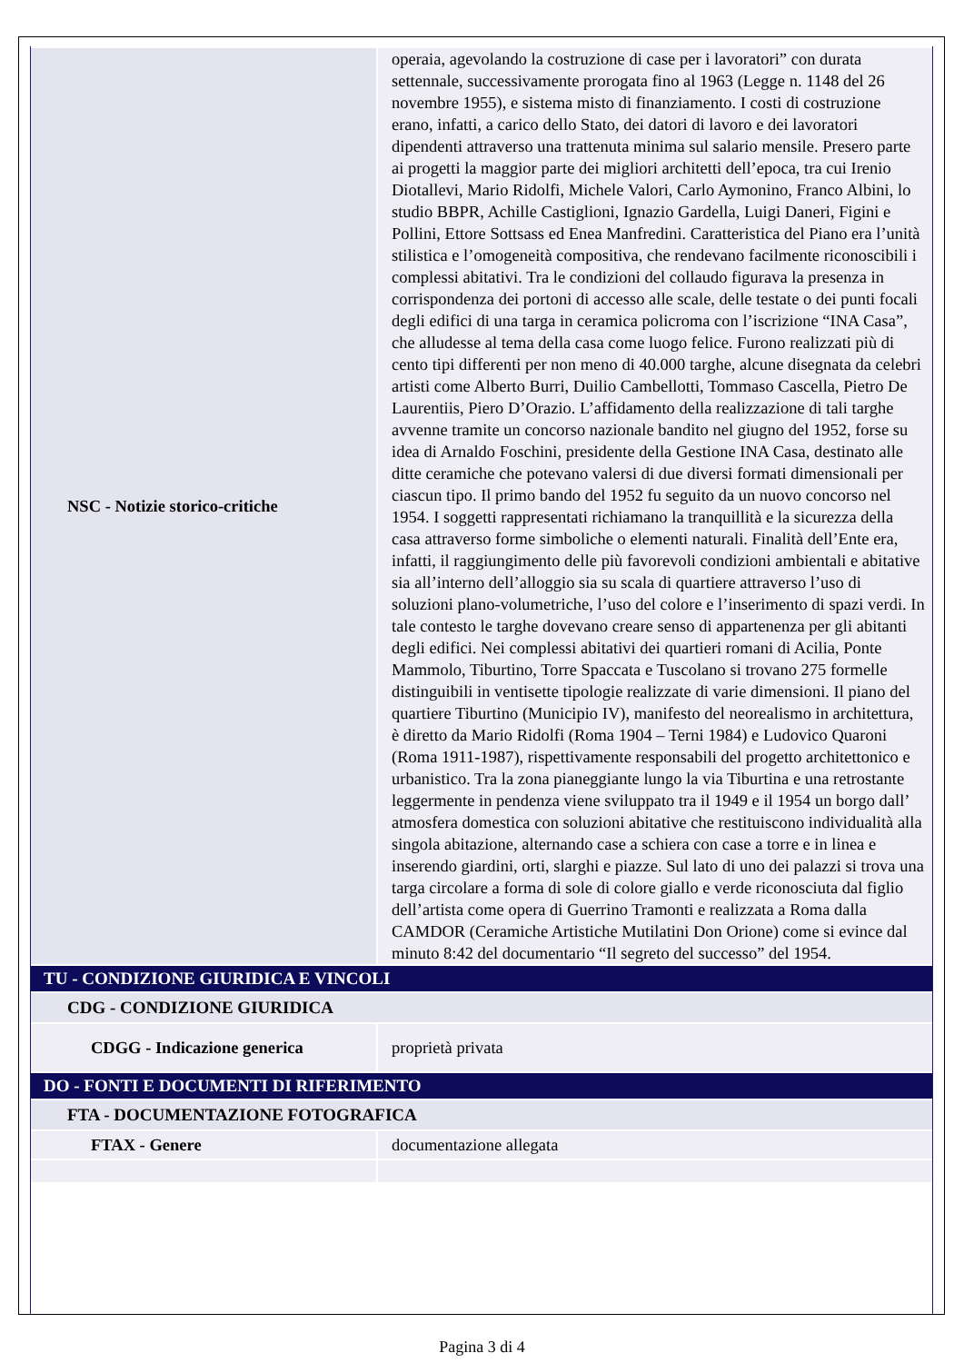| NSC - Notizie storico-critiche | operaia, agevolando la costruzione di case per i lavoratori” con durata settennale, successivamente prorogata fino al 1963 (Legge n. 1148 del 26 novembre 1955), e sistema misto di finanziamento. I costi di costruzione erano, infatti, a carico dello Stato, dei datori di lavoro e dei lavoratori dipendenti attraverso una trattenuta minima sul salario mensile. Presero parte ai progetti la maggior parte dei migliori architetti dell’epoca, tra cui Irenio Diotallevi, Mario Ridolfi, Michele Valori, Carlo Aymonino, Franco Albini, lo studio BBPR, Achille Castiglioni, Ignazio Gardella, Luigi Daneri, Figini e Pollini, Ettore Sottsass ed Enea Manfredini. Caratteristica del Piano era l’unità stilistica e l’omogeneità compositiva, che rendevano facilmente riconoscibili i complessi abitativi. Tra le condizioni del collaudo figurava la presenza in corrispondenza dei portoni di accesso alle scale, delle testate o dei punti focali degli edifici di una targa in ceramica policroma con l’iscrizione “INA Casa”, che alludesse al tema della casa come luogo felice. Furono realizzati più di cento tipi differenti per non meno di 40.000 targhe, alcune disegnata da celebri artisti come Alberto Burri, Duilio Cambellotti, Tommaso Cascella, Pietro De Laurentiis, Piero D’Orazio. L’affidamento della realizzazione di tali targhe avvenne tramite un concorso nazionale bandito nel giugno del 1952, forse su idea di Arnaldo Foschini, presidente della Gestione INA Casa, destinato alle ditte ceramiche che potevano valersi di due diversi formati dimensionali per ciascun tipo. Il primo bando del 1952 fu seguito da un nuovo concorso nel 1954. I soggetti rappresentati richiamano la tranquillità e la sicurezza della casa attraverso forme simboliche o elementi naturali. Finalità dell’Ente era, infatti, il raggiungimento delle più favorevoli condizioni ambientali e abitative sia all’interno dell’alloggio sia su scala di quartiere attraverso l’uso di soluzioni plano-volumetriche, l’uso del colore e l’inserimento di spazi verdi. In tale contesto le targhe dovevano creare senso di appartenenza per gli abitanti degli edifici. Nei complessi abitativi dei quartieri romani di Acilia, Ponte Mammolo, Tiburtino, Torre Spaccata e Tuscolano si trovano 275 formelle distinguibili in ventisette tipologie realizzate di varie dimensioni. Il piano del quartiere Tiburtino (Municipio IV), manifesto del neorealismo in architettura, è diretto da Mario Ridolfi (Roma 1904 – Terni 1984) e Ludovico Quaroni (Roma 1911-1987), rispettivamente responsabili del progetto architettonico e urbanistico. Tra la zona pianeggiante lungo la via Tiburtina e una retrostante leggermente in pendenza viene sviluppato tra il 1949 e il 1954 un borgo dall’ atmosfera domestica con soluzioni abitative che restituiscono individualità alla singola abitazione, alternando case a schiera con case a torre e in linea e inserendo giardini, orti, slarghi e piazze. Sul lato di uno dei palazzi si trova una targa circolare a forma di sole di colore giallo e verde riconosciuta dal figlio dell’artista come opera di Guerrino Tramonti e realizzata a Roma dalla CAMDOR (Ceramiche Artistiche Mutilatini Don Orione) come si evince dal minuto 8:42 del documentario “Il segreto del successo” del 1954. |
| TU - CONDIZIONE GIURIDICA E VINCOLI | |
| CDG - CONDIZIONE GIURIDICA | |
| CDGG - Indicazione generica | proprietà privata |
| DO - FONTI E DOCUMENTI DI RIFERIMENTO | |
| FTA - DOCUMENTAZIONE FOTOGRAFICA | |
| FTAX - Genere | documentazione allegata |
Pagina 3 di 4